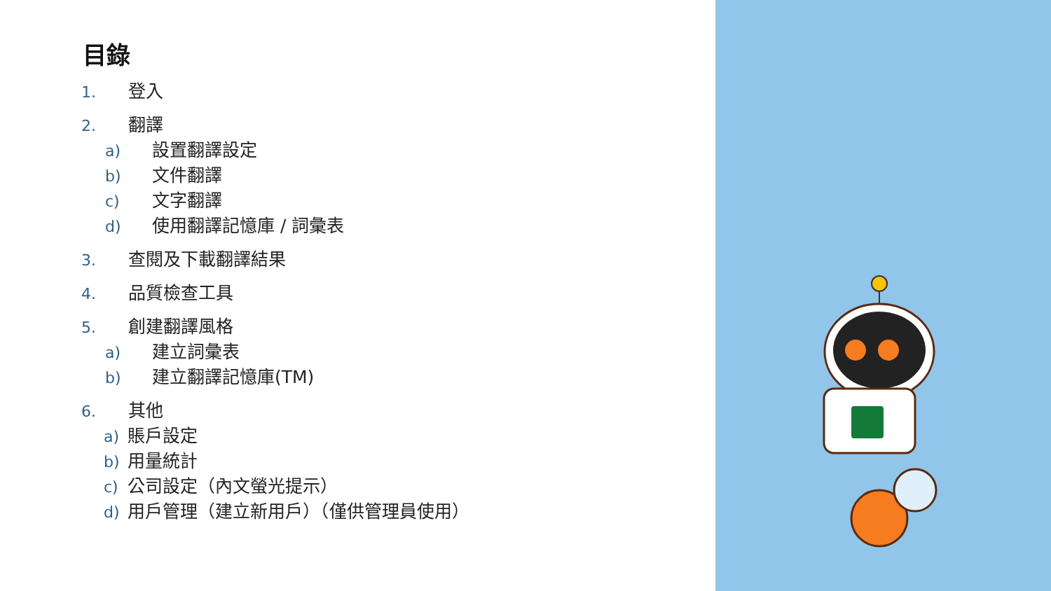目錄
1. 登入
2. 翻譯
a) 設置翻譯設定
b) 文件翻譯
c) 文字翻譯
d) 使用翻譯記憶庫 / 詞彙表
3. 查閱及下載翻譯結果
4. 品質檢查工具
5. 創建翻譯風格
a) 建立詞彙表
b) 建立翻譯記憶庫(TM)
6. 其他
a) 賬戶設定
b) 用量統計
c) 公司設定（內文螢光提示）
d) 用戶管理（建立新用戶）（僅供管理員使用）